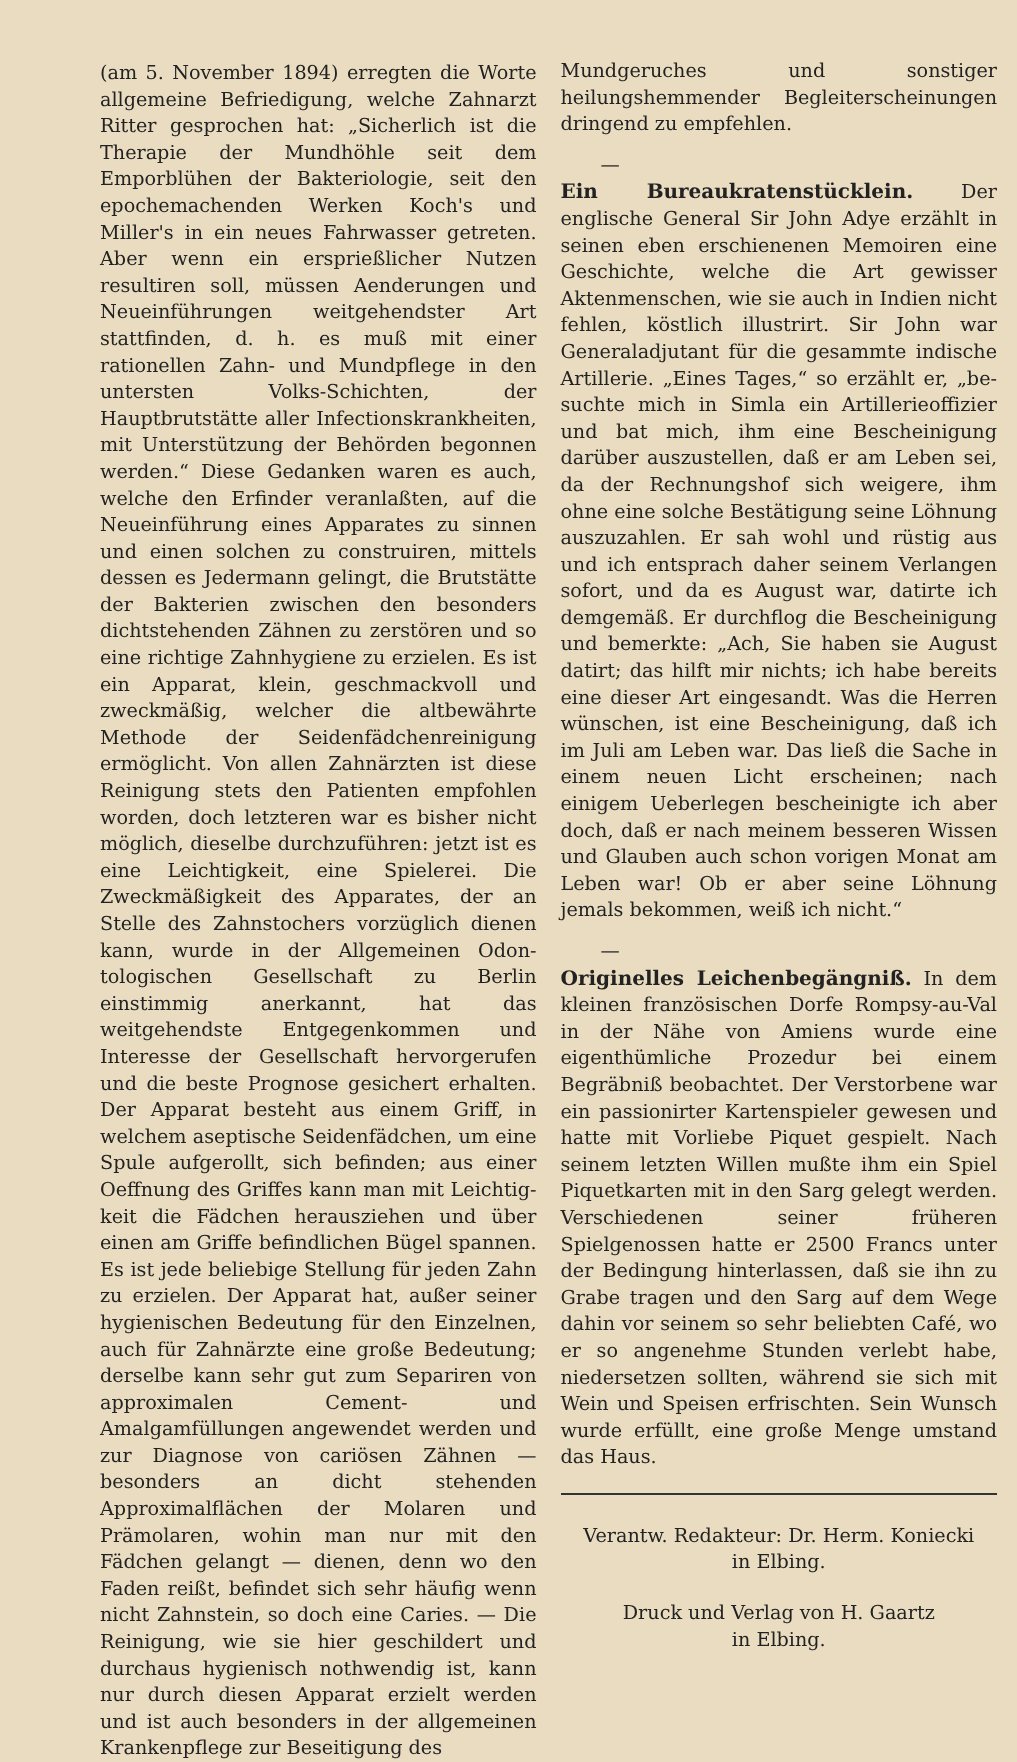(am 5. November 1894) erregten die Worte allgemeine Befriedigung, welche Zahnarzt Ritter gesprochen hat: „Sicherlich ist die Therapie der Mundhöhle seit dem Emporblühen der Bakteriologie, seit den epochemachenden Werken Koch's und Miller's in ein neues Fahrwasser getreten. Aber wenn ein ersprieß­licher Nutzen resultiren soll, müssen Aenderun­gen und Neueinführungen weitgehendster Art stattfinden, d. h. es muß mit einer rationellen Zahn- und Mundpflege in den untersten Volks-Schichten, der Hauptbrutstätte aller In­fectionskrankheiten, mit Unterstützung der Be­hörden begonnen werden.“ Diese Gedanken waren es auch, welche den Erfinder veran­laßten, auf die Neueinführung eines Apparates zu sinnen und einen solchen zu construiren, mittels dessen es Jedermann gelingt, die Brutstätte der Bakterien zwischen den beson­ders dichtstehenden Zähnen zu zerstören und so eine richtige Zahnhygiene zu erzielen. Es ist ein Apparat, klein, geschmackvoll und zweck­mäßig, welcher die altbewährte Methode der Seidenfädchenreinigung ermöglicht. Von allen Zahnärzten ist diese Reinigung stets den Patienten empfohlen worden, doch letzteren war es bisher nicht möglich, dieselbe durchzu­führen: jetzt ist es eine Leichtigkeit, eine Spielerei. Die Zweckmäßigkeit des Apparates, der an Stelle des Zahnstochers vorzüglich dienen kann, wurde in der Allgemeinen Odon­tologischen Gesellschaft zu Berlin einstimmig anerkannt, hat das weitgehendste Entgegen­kommen und Interesse der Gesellschaft hervor­gerufen und die beste Prognose gesichert er­halten. Der Apparat besteht aus einem Griff, in welchem aseptische Seidenfädchen, um eine Spule aufgerollt, sich befinden; aus einer Oeffnung des Griffes kann man mit Leichtig­keit die Fädchen herausziehen und über einen am Griffe befindlichen Bügel spannen. Es ist jede beliebige Stellung für jeden Zahn zu erzielen. Der Apparat hat, außer seiner hygienischen Bedeutung für den Einzelnen, auch für Zahnärzte eine große Bedeutung; derselbe kann sehr gut zum Separiren von approximalen Cement- und Amalgamfüllungen angewendet werden und zur Diagnose von cariösen Zähnen — besonders an dicht stehen­den Approximalflächen der Molaren und Prämolaren, wohin man nur mit den Fädchen gelangt — dienen, denn wo den Faden reißt, befindet sich sehr häufig wenn nicht Zahnstein, so doch eine Caries. — Die Reinigung, wie sie hier geschildert und durchaus hygienisch nothwendig ist, kann nur durch diesen Apparat erzielt werden und ist auch besonders in der allgemeinen Krankenpflege zur Beseitigung des
Mundgeruches und sonstiger heilungshemmender Begleiterscheinungen dringend zu empfehlen.
—
Ein Bureaukratenstücklein.
Der englische General Sir John Adye erzählt in seinen eben erschienenen Memoiren eine Ge­schichte, welche die Art gewisser Aktenmenschen, wie sie auch in Indien nicht fehlen, köstlich illustrirt. Sir John war Generaladjutant für die gesammte indische Artillerie. „Eines Tages,“ so erzählt er, „be­suchte mich in Simla ein Artillerieoffizier und bat mich, ihm eine Bescheinigung darüber auszustellen, daß er am Leben sei, da der Rechnungshof sich weigere, ihm ohne eine solche Bestätigung seine Löhnung auszuzahlen. Er sah wohl und rüstig aus und ich ent­sprach daher seinem Verlangen sofort, und da es August war, datirte ich demgemäß. Er durchflog die Bescheinigung und bemerkte: „Ach, Sie haben sie August datirt; das hilft mir nichts; ich habe bereits eine dieser Art eingesandt. Was die Herren wünschen, ist eine Bescheinigung, daß ich im Juli am Leben war. Das ließ die Sache in einem neuen Licht erscheinen; nach einigem Ueberlegen be­scheinigte ich aber doch, daß er nach meinem besseren Wissen und Glauben auch schon vorigen Monat am Leben war! Ob er aber seine Löhnung jemals bekommen, weiß ich nicht.“
—
Originelles Leichenbegängniß.
In dem kleinen französischen Dorfe Rompsy-au-Val in der Nähe von Amiens wurde eine eigenthümliche Prozedur bei einem Begräbniß beobachtet. Der Verstorbene war ein passio­nirter Kartenspieler gewesen und hatte mit Vorliebe Piquet gespielt. Nach seinem letzten Willen mußte ihm ein Spiel Piquetkarten mit in den Sarg gelegt werden. Verschiedenen seiner früheren Spielgenossen hatte er 2500 Francs unter der Bedingung hinterlassen, daß sie ihn zu Grabe tragen und den Sarg auf dem Wege dahin vor seinem so sehr be­liebten Café, wo er so angenehme Stunden verlebt habe, niedersetzen sollten, während sie sich mit Wein und Speisen erfrischten. Sein Wunsch wurde erfüllt, eine große Menge um­stand das Haus.
Verantw. Redakteur: Dr. Herm. Koniecki
in Elbing.
Druck und Verlag von H. Gaartz
in Elbing.